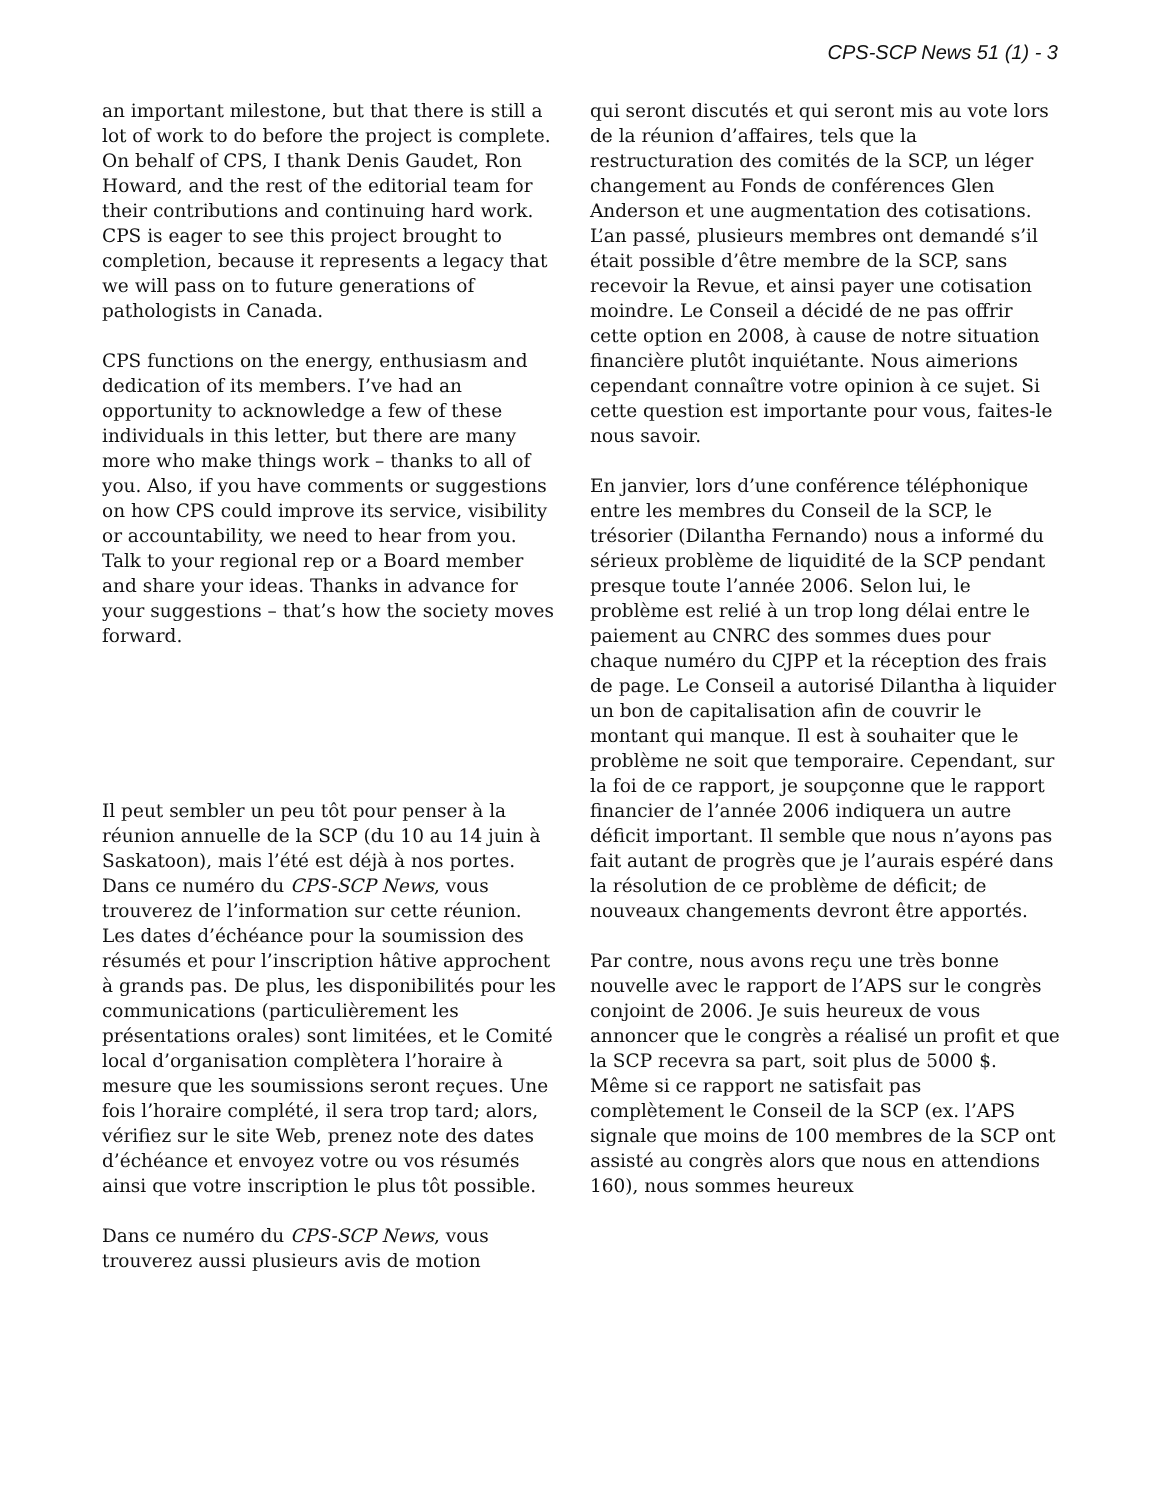CPS-SCP News 51 (1) - 3
an important milestone, but that there is still a lot of work to do before the project is complete. On behalf of CPS, I thank Denis Gaudet, Ron Howard, and the rest of the editorial team for their contributions and continuing hard work. CPS is eager to see this project brought to completion, because it represents a legacy that we will pass on to future generations of pathologists in Canada.
CPS functions on the energy, enthusiasm and dedication of its members. I’ve had an opportunity to acknowledge a few of these individuals in this letter, but there are many more who make things work – thanks to all of you. Also, if you have comments or suggestions on how CPS could improve its service, visibility or accountability, we need to hear from you. Talk to your regional rep or a Board member and share your ideas. Thanks in advance for your suggestions – that’s how the society moves forward.
Il peut sembler un peu tôt pour penser à la réunion annuelle de la SCP (du 10 au 14 juin à Saskatoon), mais l’été est déjà à nos portes. Dans ce numéro du CPS-SCP News, vous trouverez de l’information sur cette réunion. Les dates d’échéance pour la soumission des résumés et pour l’inscription hâtive approchent à grands pas. De plus, les disponibilités pour les communications (particulièrement les présentations orales) sont limitées, et le Comité local d’organisation complètera l’horaire à mesure que les soumissions seront reçues. Une fois l’horaire complété, il sera trop tard; alors, vérifiez sur le site Web, prenez note des dates d’échéance et envoyez votre ou vos résumés ainsi que votre inscription le plus tôt possible.
Dans ce numéro du CPS-SCP News, vous trouverez aussi plusieurs avis de motion
qui seront discutés et qui seront mis au vote lors de la réunion d’affaires, tels que la restructuration des comités de la SCP, un léger changement au Fonds de conférences Glen Anderson et une augmentation des cotisations. L’an passé, plusieurs membres ont demandé s’il était possible d’être membre de la SCP, sans recevoir la Revue, et ainsi payer une cotisation moindre. Le Conseil a décidé de ne pas offrir cette option en 2008, à cause de notre situation financière plutôt inquiétante. Nous aimerions cependant connaître votre opinion à ce sujet. Si cette question est importante pour vous, faites-le nous savoir.
En janvier, lors d’une conférence téléphonique entre les membres du Conseil de la SCP, le trésorier (Dilantha Fernando) nous a informé du sérieux problème de liquidité de la SCP pendant presque toute l’année 2006. Selon lui, le problème est relié à un trop long délai entre le paiement au CNRC des sommes dues pour chaque numéro du CJPP et la réception des frais de page. Le Conseil a autorisé Dilantha à liquider un bon de capitalisation afin de couvrir le montant qui manque. Il est à souhaiter que le problème ne soit que temporaire. Cependant, sur la foi de ce rapport, je soupçonne que le rapport financier de l’année 2006 indiquera un autre déficit important. Il semble que nous n’ayons pas fait autant de progrès que je l’aurais espéré dans la résolution de ce problème de déficit; de nouveaux changements devront être apportés.
Par contre, nous avons reçu une très bonne nouvelle avec le rapport de l’APS sur le congrès conjoint de 2006. Je suis heureux de vous annoncer que le congrès a réalisé un profit et que la SCP recevra sa part, soit plus de 5000 $. Même si ce rapport ne satisfait pas complètement le Conseil de la SCP (ex. l’APS signale que moins de 100 membres de la SCP ont assisté au congrès alors que nous en attendions 160), nous sommes heureux